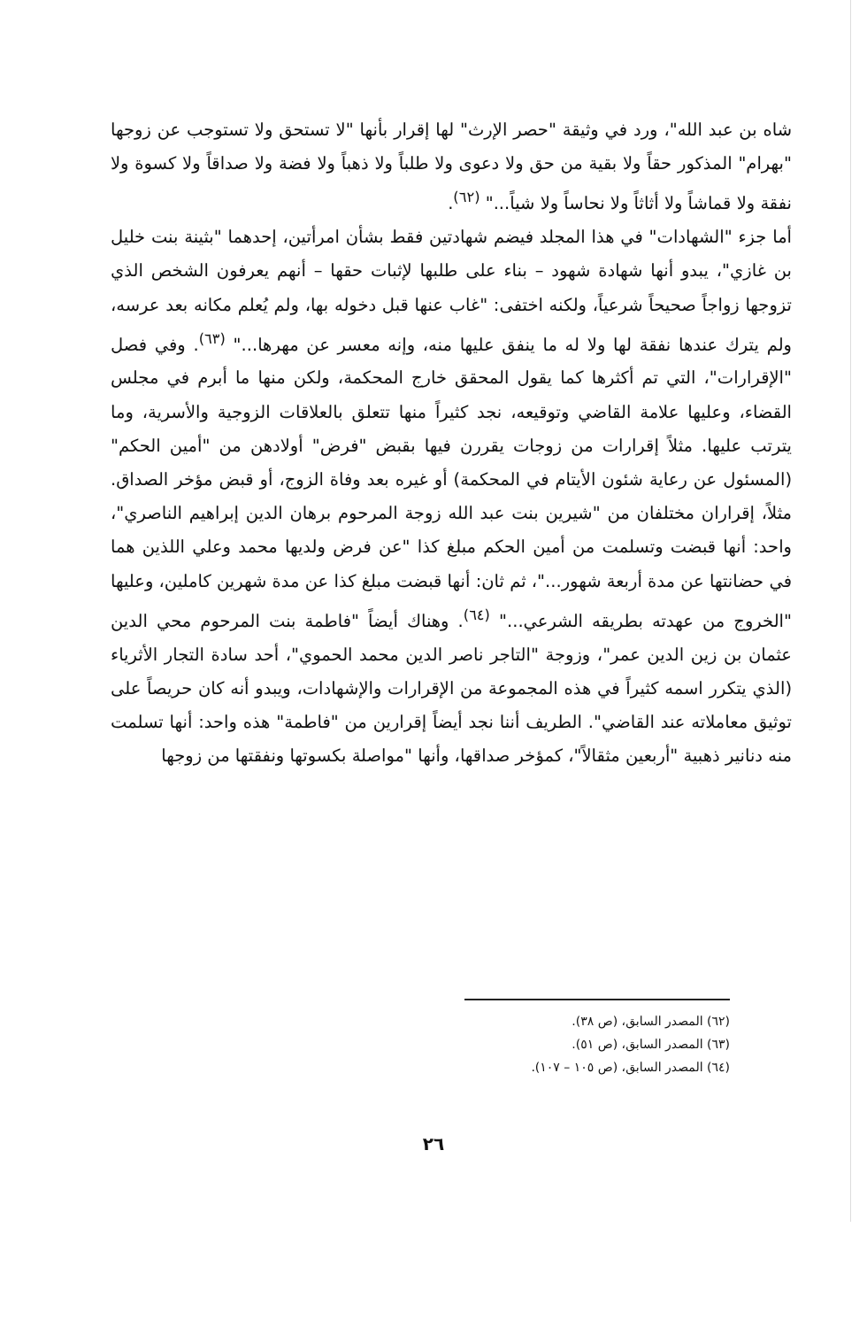شاه بن عبد الله"، ورد في وثيقة "حصر الإرث" لها إقرار بأنها "لا تستحق ولا تستوجب عن زوجها "بهرام" المذكور حقاً ولا بقية من حق ولا دعوى ولا طلباً ولا ذهباً ولا فضة ولا صداقاً ولا كسوة ولا نفقة ولا قماشاً ولا أثاثاً ولا نحاساً ولا شياً..." <sup>(٦٢)</sup>.
أما جزء "الشهادات" في هذا المجلد فيضم شهادتين فقط بشأن امرأتين، إحدهما "بثينة بنت خليل بن غازي"، يبدو أنها شهادة شهود – بناء على طلبها لإثبات حقها – أنهم يعرفون الشخص الذي تزوجها زواجاً صحيحاً شرعياً، ولكنه اختفى: "غاب عنها قبل دخوله بها، ولم يُعلم مكانه بعد عرسه، ولم يترك عندها نفقة لها ولا له ما ينفق عليها منه، وإنه معسر عن مهرها..." <sup>(٦٣)</sup>. وفي فصل "الإقرارات"، التي تم أكثرها كما يقول المحقق خارج المحكمة، ولكن منها ما أبرم في مجلس القضاء، وعليها علامة القاضي وتوقيعه، نجد كثيراً منها تتعلق بالعلاقات الزوجية والأسرية، وما يترتب عليها. مثلاً إقرارات من زوجات يقررن فيها بقبض "فرض" أولادهن من "أمين الحكم" (المسئول عن رعاية شئون الأيتام في المحكمة) أو غيره بعد وفاة الزوج، أو قبض مؤخر الصداق. مثلاً، إقراران مختلفان من "شيرين بنت عبد الله زوجة المرحوم برهان الدين إبراهيم الناصري"، واحد: أنها قبضت وتسلمت من أمين الحكم مبلغ كذا "عن فرض ولديها محمد وعلي اللذين هما في حضانتها عن مدة أربعة شهور..."، ثم ثان: أنها قبضت مبلغ كذا عن مدة شهرين كاملين، وعليها "الخروج من عهدته بطريقه الشرعي..." <sup>(٦٤)</sup>. وهناك أيضاً "فاطمة بنت المرحوم محي الدين عثمان بن زين الدين عمر"، وزوجة "التاجر ناصر الدين محمد الحموي"، أحد سادة التجار الأثرياء (الذي يتكرر اسمه كثيراً في هذه المجموعة من الإقرارات والإشهادات، ويبدو أنه كان حريصاً على توثيق معاملاته عند القاضي". الطريف أننا نجد أيضاً إقرارين من "فاطمة" هذه واحد: أنها تسلمت منه دنانير ذهبية "أربعين مثقالاً"، كمؤخر صداقها، وأنها "مواصلة بكسوتها ونفقتها من زوجها
(٦٢) المصدر السابق، (ص ٣٨).
(٦٣) المصدر السابق، (ص ٥١).
(٦٤) المصدر السابق، (ص ١٠٥ – ١٠٧).
٢٦